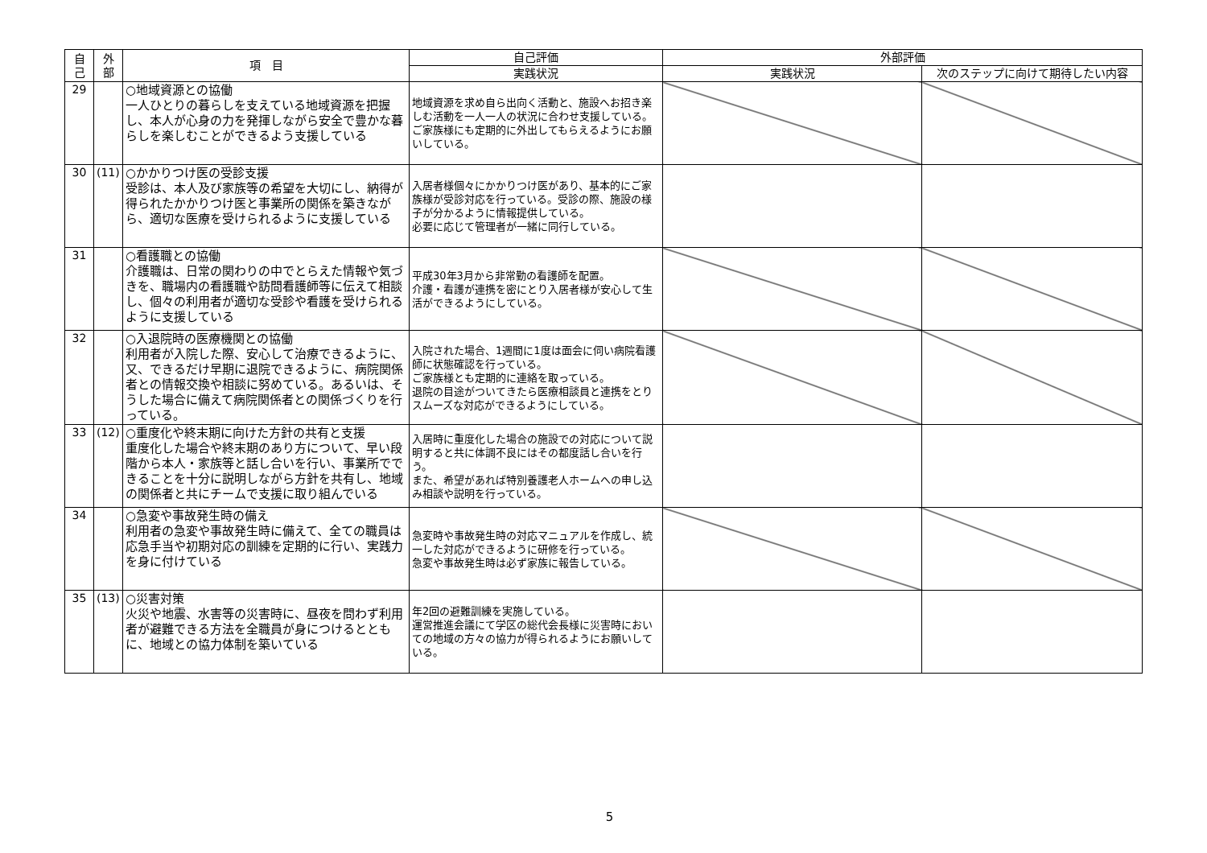| 自 己 | 外 部 | 項 目 | 自己評価 | 外部評価 | |
| --- | --- | --- | --- | --- | --- |
| | | | 実践状況 | 実践状況 | 次のステップに向けて期待したい内容 |
| 29 | | ○地域資源との協働 一人ひとりの暮らしを支えている地域資源を把握し、本人が心身の力を発揮しながら安全で豊かな暮らしを楽しむことができるよう支援している | 地域資源を求め自ら出向く活動と、施設へお招き楽しむ活動を一人一人の状況に合わせ支援している。 ご家族様にも定期的に外出してもらえるようにお願いしている。 | | |
| 30 | (11) | ○かかりつけ医の受診支援 受診は、本人及び家族等の希望を大切にし、納得が得られたかかりつけ医と事業所の関係を築きながら、適切な医療を受けられるように支援している | 入居者様個々にかかりつけ医があり、基本的にご家族様が受診対応を行っている。受診の際、施設の様子が分かるように情報提供している。 必要に応じて管理者が一緒に同行している。 | | |
| 31 | | ○看護職との協働 介護職は、日常の関わりの中でとらえた情報や気づきを、職場内の看護職や訪問看護師等に伝えて相談し、個々の利用者が適切な受診や看護を受けられるように支援している | 平成30年3月から非常勤の看護師を配置。 介護・看護が連携を密にとり入居者様が安心して生活ができるようにしている。 | | |
| 32 | | ○入退院時の医療機関との協働 利用者が入院した際、安心して治療できるように、又、できるだけ早期に退院できるように、病院関係者との情報交換や相談に努めている。あるいは、そうした場合に備えて病院関係者との関係づくりを行っている。 | 入院された場合、1週間に1度は面会に伺い病院看護師に状態確認を行っている。 ご家族様とも定期的に連絡を取っている。 退院の目途がついてきたら医療相談員と連携をとりスムーズな対応ができるようにしている。 | | |
| 33 | (12) | ○重度化や終末期に向けた方針の共有と支援 重度化した場合や終末期のあり方について、早い段階から本人・家族等と話し合いを行い、事業所でできることを十分に説明しながら方針を共有し、地域の関係者と共にチームで支援に取り組んでいる | 入居時に重度化した場合の施設での対応について説明すると共に体調不良にはその都度話し合いを行う。 また、希望があれば特別養護老人ホームへの申し込み相談や説明を行っている。 | | |
| 34 | | ○急変や事故発生時の備え 利用者の急変や事故発生時に備えて、全ての職員は応急手当や初期対応の訓練を定期的に行い、実践力を身に付けている | 急変時や事故発生時の対応マニュアルを作成し、統一した対応ができるように研修を行っている。 急変や事故発生時は必ず家族に報告している。 | | |
| 35 | (13) | ○災害対策 火災や地震、水害等の災害時に、昼夜を問わず利用者が避難できる方法を全職員が身につけるとともに、地域との協力体制を築いている | 年2回の避難訓練を実施している。 運営推進会議にて学区の総代会長様に災害時においての地域の方々の協力が得られるようにお願いしている。 | | |
5